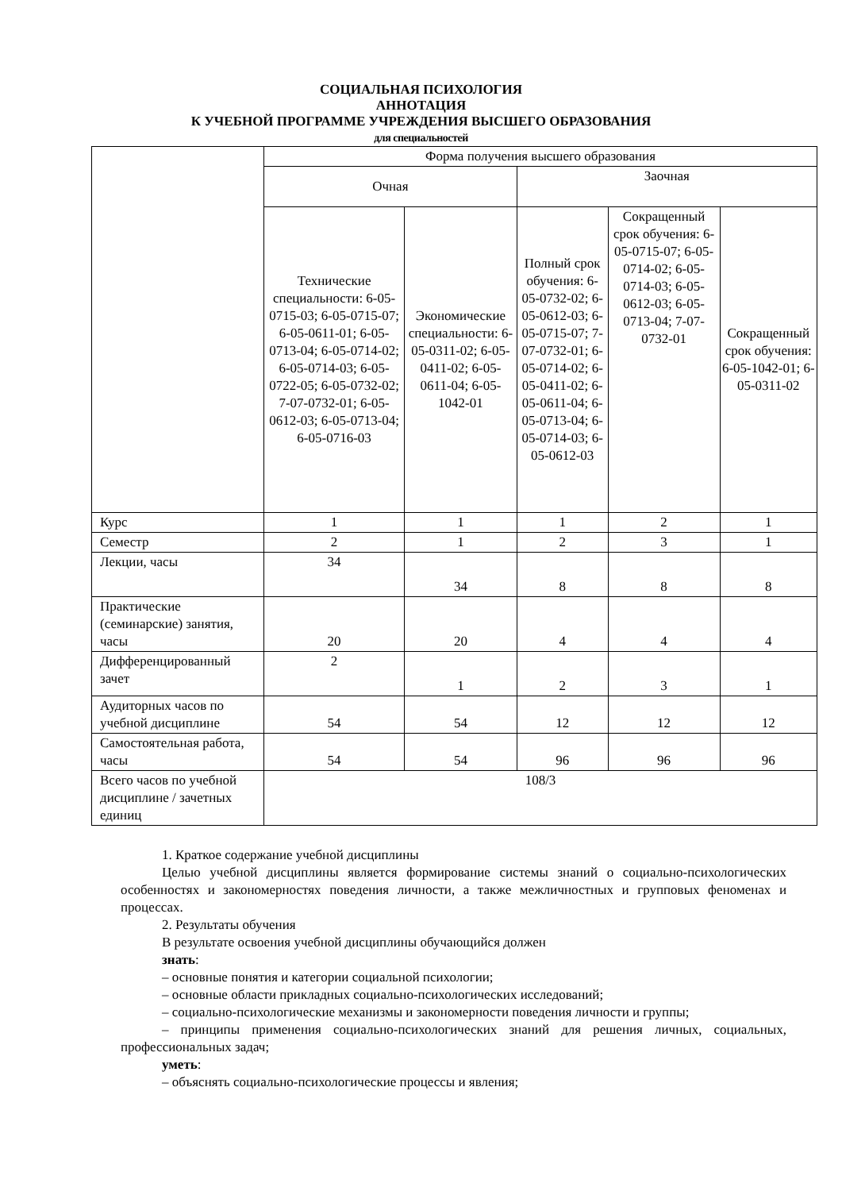СОЦИАЛЬНАЯ ПСИХОЛОГИЯ
АННОТАЦИЯ
К УЧЕБНОЙ ПРОГРАММЕ УЧРЕЖДЕНИЯ ВЫСШЕГО ОБРАЗОВАНИЯ
для специальностей
| | Форма получения высшего образования | | | | |
| | Очная | | Заочная | | |
| | Технические специальности: 6-05-0715-03; 6-05-0715-07; 6-05-0611-01; 6-05-0713-04; 6-05-0714-02; 6-05-0714-03; 6-05-0722-05; 6-05-0732-02; 7-07-0732-01; 6-05-0612-03; 6-05-0713-04; 6-05-0716-03 | Экономические специальности: 6-05-0311-02; 6-05-0411-02; 6-05-0611-04; 6-05-1042-01 | Полный срок обучения: 6-05-0732-02; 6-05-0612-03; 6-05-0715-07; 7-07-0732-01; 6-05-0714-02; 6-05-0411-02; 6-05-0611-04; 6-05-0713-04; 6-05-0714-03; 6-05-0612-03 | Сокращенный срок обучения: 6-05-0715-07; 6-05-0714-02; 6-05-0714-03; 6-05-0612-03; 6-05-0713-04; 7-07-0732-01 | Сокращенный срок обучения: 6-05-1042-01; 6-05-0311-02 |
| Курс | 1 | 1 | 1 | 2 | 1 |
| Семестр | 2 | 1 | 2 | 3 | 1 |
| Лекции, часы | 34 | 34 | 8 | 8 | 8 |
| Практические (семинарские) занятия, часы | 20 | 20 | 4 | 4 | 4 |
| Дифференцированный зачет | 2 | 1 | 2 | 3 | 1 |
| Аудиторных часов по учебной дисциплине | 54 | 54 | 12 | 12 | 12 |
| Самостоятельная работа, часы | 54 | 54 | 96 | 96 | 96 |
| Всего часов по учебной дисциплине / зачетных единиц | 108/3 | | | | |
1. Краткое содержание учебной дисциплины
Целью учебной дисциплины является формирование системы знаний о социально-психологических особенностях и закономерностях поведения личности, а также межличностных и групповых феноменах и процессах.
2. Результаты обучения
В результате освоения учебной дисциплины обучающийся должен
знать:
– основные понятия и категории социальной психологии;
– основные области прикладных социально-психологических исследований;
– социально-психологические механизмы и закономерности поведения личности и группы;
– принципы применения социально-психологических знаний для решения личных, социальных, профессиональных задач;
уметь:
– объяснять социально-психологические процессы и явления;